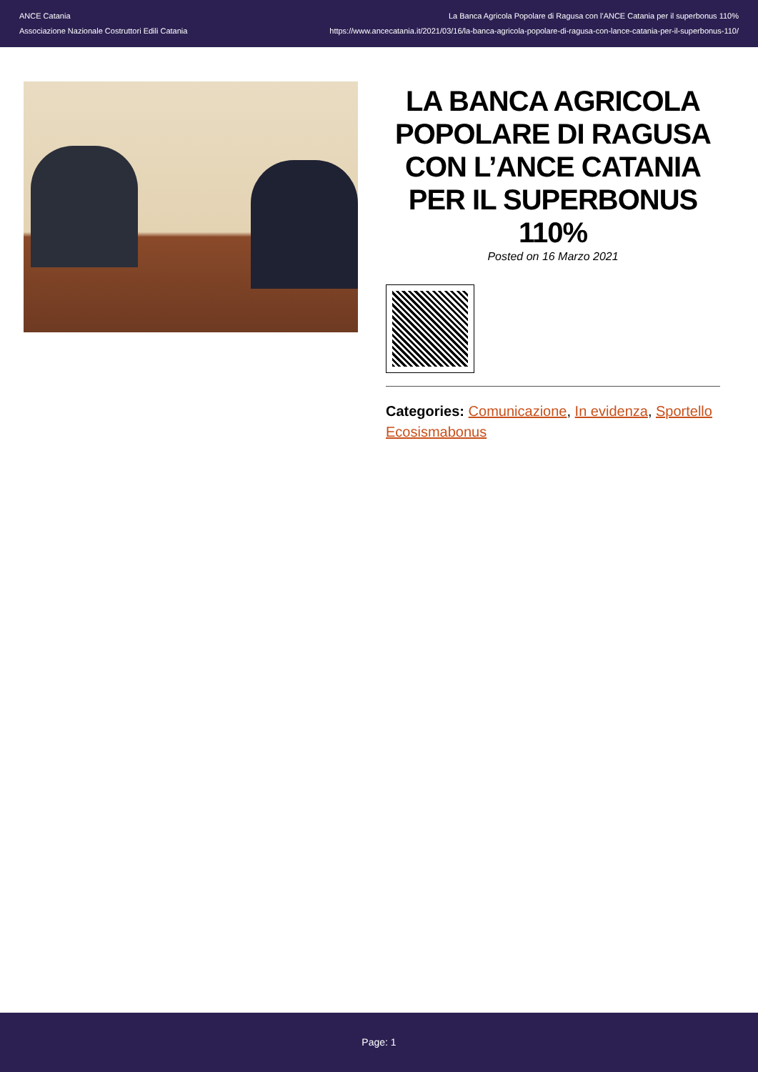ANCE Catania
Associazione Nazionale Costruttori Edili Catania
La Banca Agricola Popolare di Ragusa con l'ANCE Catania per il superbonus 110%
https://www.ancecatania.it/2021/03/16/la-banca-agricola-popolare-di-ragusa-con-lance-catania-per-il-superbonus-110/
LA BANCA AGRICOLA POPOLARE DI RAGUSA CON L’ANCE CATANIA PER IL SUPERBONUS 110%
Posted on 16 Marzo 2021
Categories: Comunicazione, In evidenza, Sportello Ecosismabonus
Page: 1